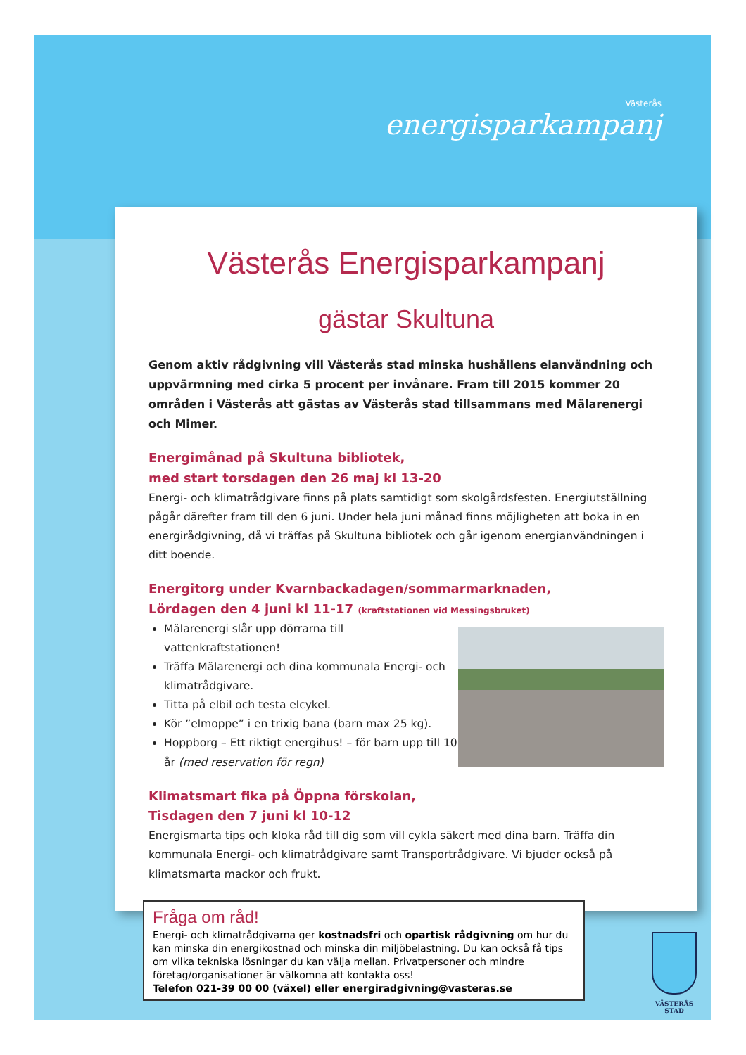Västerås
energisparkampanj
Västerås Energisparkampanj
gästar Skultuna
Genom aktiv rådgivning vill Västerås stad minska hushållens elanvändning och uppvärmning med cirka 5 procent per invånare. Fram till 2015 kommer 20 områden i Västerås att gästas av Västerås stad tillsammans med Mälarenergi och Mimer.
Energimånad på Skultuna bibliotek,
med start torsdagen den 26 maj kl 13-20
Energi- och klimatrådgivare finns på plats samtidigt som skolgårdsfesten. Energiutställning pågår därefter fram till den 6 juni. Under hela juni månad finns möjligheten att boka in en energirådgivning, då vi träffas på Skultuna bibliotek och går igenom energianvändningen i ditt boende.
Energitorg under Kvarnbackadagen/sommarmarknaden,
Lördagen den 4 juni kl 11-17 (kraftstationen vid Messingsbruket)
Mälarenergi slår upp dörrarna till vattenkraftstationen!
Träffa Mälarenergi och dina kommunala Energi- och klimatrådgivare.
Titta på elbil och testa elcykel.
Kör ”elmoppe” i en trixig bana (barn max 25 kg).
Hoppborg – Ett riktigt energihus! – för barn upp till 10 år (med reservation för regn)
Klimatsmart fika på Öppna förskolan,
Tisdagen den 7 juni kl 10-12
Energismarta tips och kloka råd till dig som vill cykla säkert med dina barn. Träffa din kommunala Energi- och klimatrådgivare samt Transportrådgivare. Vi bjuder också på klimatsmarta mackor och frukt.
Fråga om råd!
Energi- och klimatrådgivarna ger kostnadsfri och opartisk rådgivning om hur du kan minska din energikostnad och minska din miljöbelastning. Du kan också få tips om vilka tekniska lösningar du kan välja mellan. Privatpersoner och mindre företag/organisationer är välkomna att kontakta oss!
Telefon 021-39 00 00 (växel) eller energiradgivning@vasteras.se
VÄSTERÅS STAD